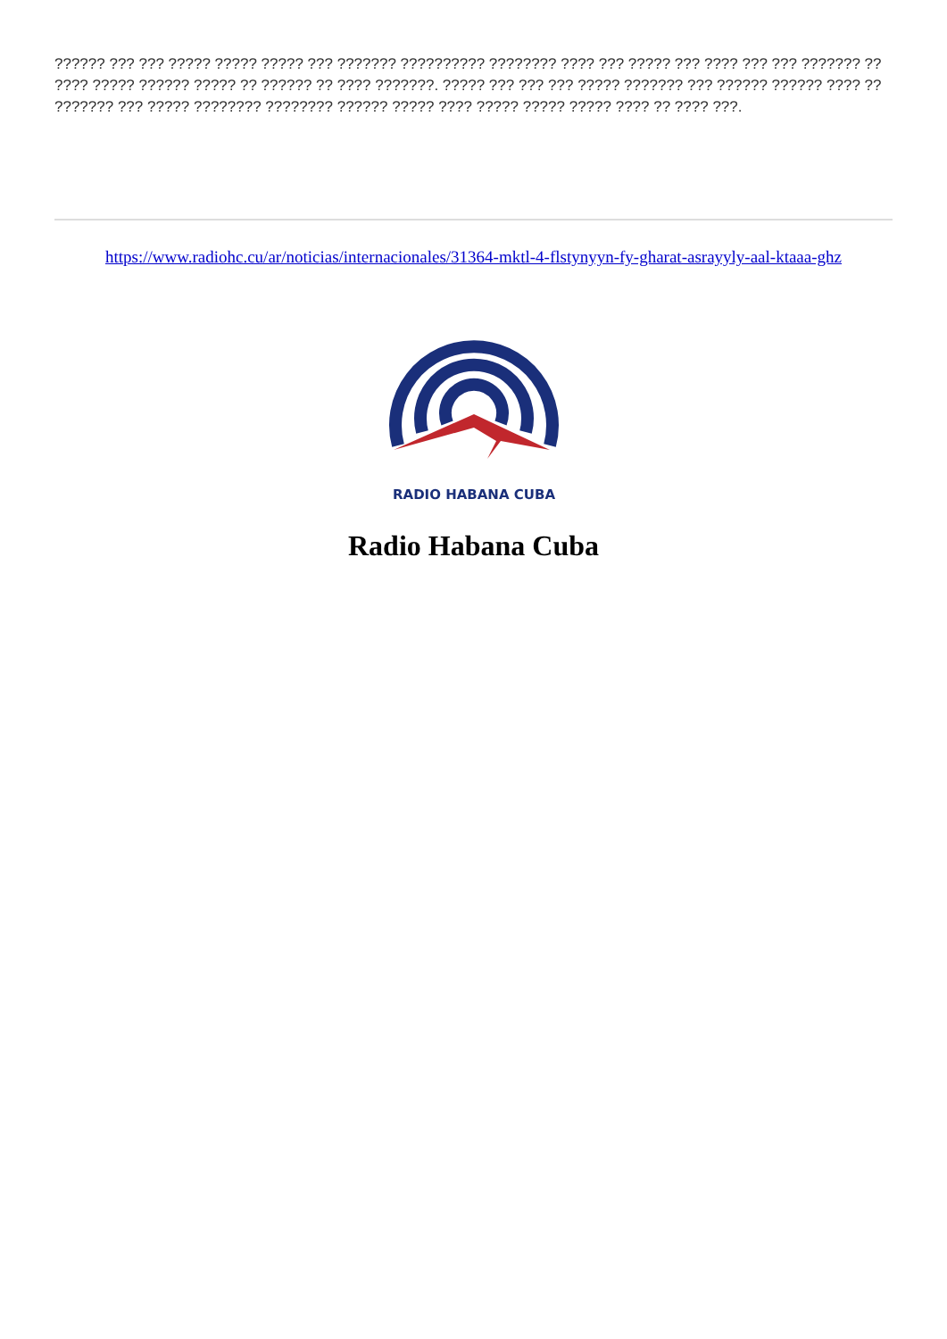?????? ??? ??? ????? ????? ????? ??? ??????? ?????????? ???????? ???? ??? ????? ??? ???? ??? ??? ??????? ?? ???? ????? ?????? ????? ?? ?????? ?? ???? ???????. ????? ??? ??? ??? ????? ??????? ??? ?????? ?????? ???? ?? ??????? ??? ????? ???????? ???????? ?????? ????? ???? ????? ????? ????? ???? ?? ???? ???.
https://www.radiohc.cu/ar/noticias/internacionales/31364-mktl-4-flstynyyn-fy-gharat-asrayyly-aal-ktaaa-ghz
RADIO HABANA CUBA
Radio Habana Cuba